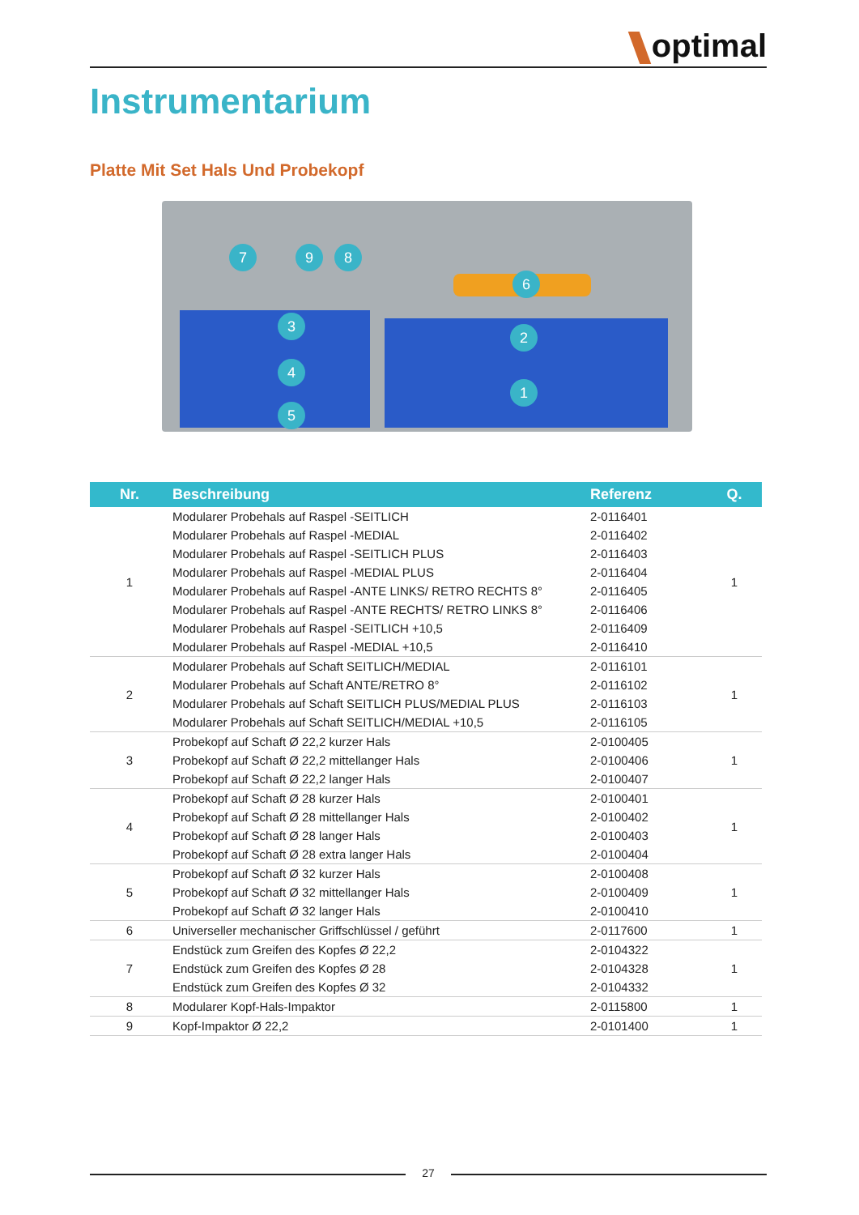optimal
Instrumentarium
Platte Mit Set Hals Und Probekopf
7 9 8
6
3
2
4
1
5
| Nr. | Beschreibung | Referenz | Q. |
| --- | --- | --- | --- |
| 1 | Modularer Probehals auf Raspel -SEITLICH | 2-0116401 | 1 |
| | Modularer Probehals auf Raspel -MEDIAL | 2-0116402 | |
| | Modularer Probehals auf Raspel -SEITLICH PLUS | 2-0116403 | |
| | Modularer Probehals auf Raspel -MEDIAL PLUS | 2-0116404 | |
| | Modularer Probehals auf Raspel -ANTE LINKS/ RETRO RECHTS 8° | 2-0116405 | |
| | Modularer Probehals auf Raspel -ANTE RECHTS/ RETRO LINKS 8° | 2-0116406 | |
| | Modularer Probehals auf Raspel -SEITLICH +10,5 | 2-0116409 | |
| | Modularer Probehals auf Raspel -MEDIAL +10,5 | 2-0116410 | |
| 2 | Modularer Probehals auf Schaft SEITLICH/MEDIAL | 2-0116101 | 1 |
| | Modularer Probehals auf Schaft ANTE/RETRO 8° | 2-0116102 | |
| | Modularer Probehals auf Schaft SEITLICH PLUS/MEDIAL PLUS | 2-0116103 | |
| | Modularer Probehals auf Schaft SEITLICH/MEDIAL +10,5 | 2-0116105 | |
| 3 | Probekopf auf Schaft Ø 22,2 kurzer Hals | 2-0100405 | 1 |
| | Probekopf auf Schaft Ø 22,2 mittellanger Hals | 2-0100406 | |
| | Probekopf auf Schaft Ø 22,2 langer Hals | 2-0100407 | |
| 4 | Probekopf auf Schaft Ø 28 kurzer Hals | 2-0100401 | 1 |
| | Probekopf auf Schaft Ø 28 mittellanger Hals | 2-0100402 | |
| | Probekopf auf Schaft Ø 28 langer Hals | 2-0100403 | |
| | Probekopf auf Schaft Ø 28 extra langer Hals | 2-0100404 | |
| 5 | Probekopf auf Schaft Ø 32 kurzer Hals | 2-0100408 | 1 |
| | Probekopf auf Schaft Ø 32 mittellanger Hals | 2-0100409 | |
| | Probekopf auf Schaft Ø 32 langer Hals | 2-0100410 | |
| 6 | Universeller mechanischer Griffschlüssel / geführt | 2-0117600 | 1 |
| 7 | Endstück zum Greifen des Kopfes Ø 22,2 | 2-0104322 | 1 |
| | Endstück zum Greifen des Kopfes Ø 28 | 2-0104328 | |
| | Endstück zum Greifen des Kopfes Ø 32 | 2-0104332 | |
| 8 | Modularer Kopf-Hals-Impaktor | 2-0115800 | 1 |
| 9 | Kopf-Impaktor Ø 22,2 | 2-0101400 | 1 |
27